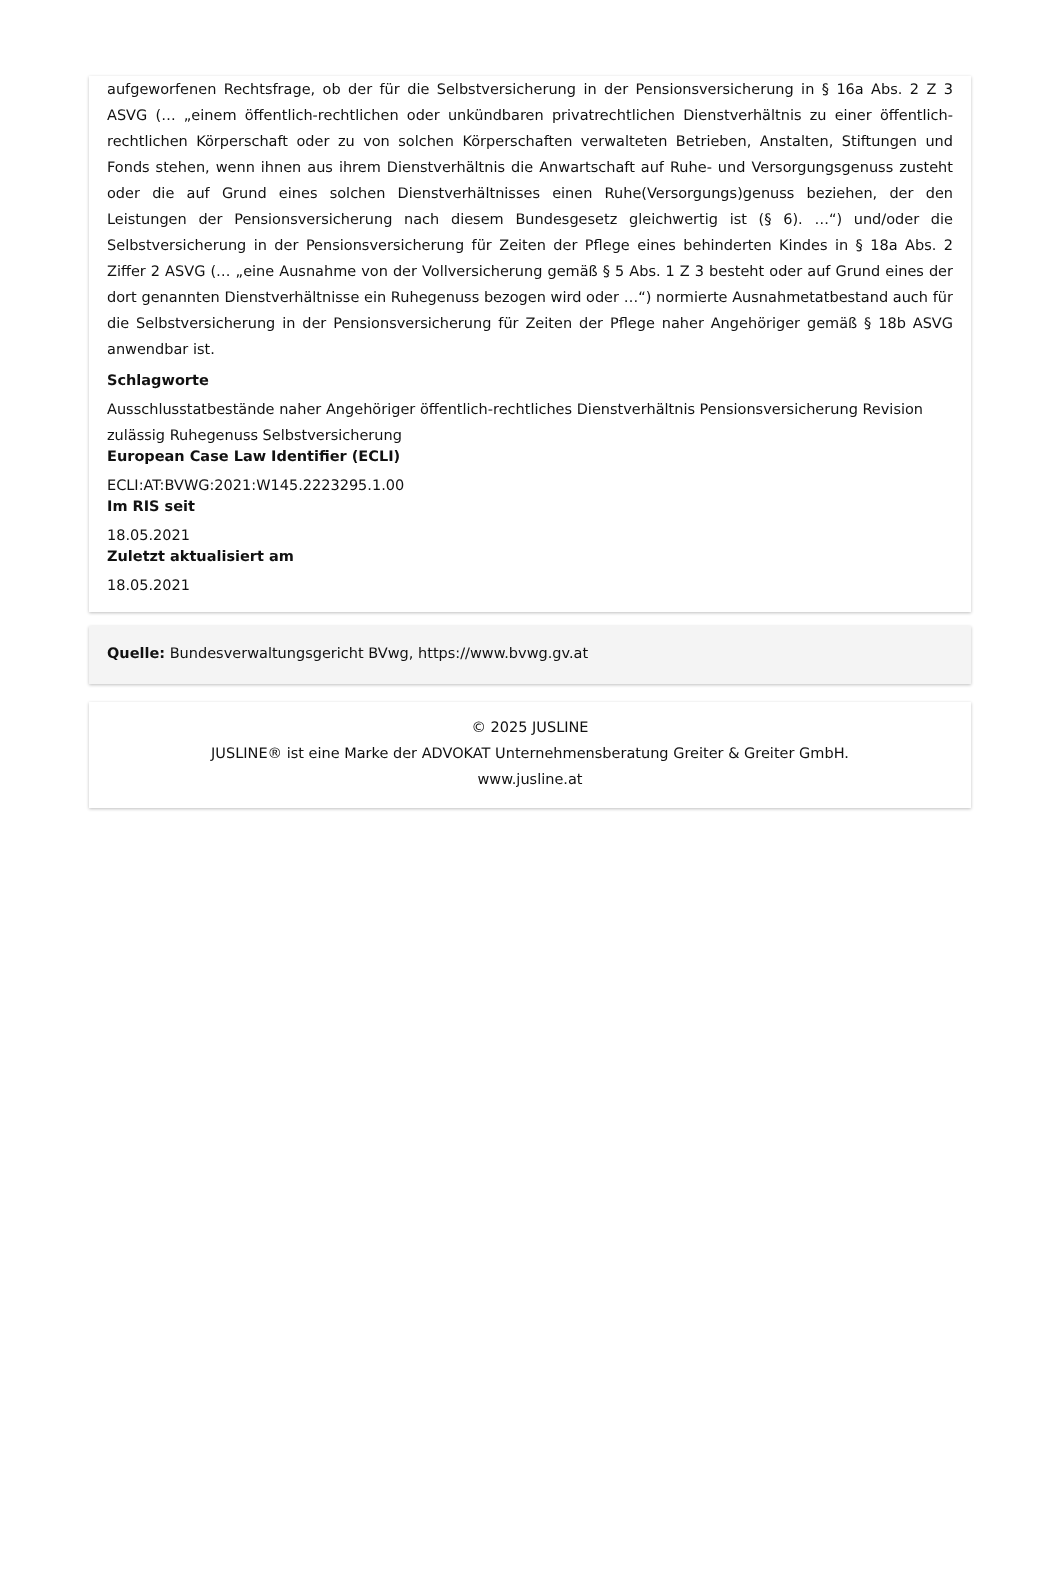aufgeworfenen Rechtsfrage, ob der für die Selbstversicherung in der Pensionsversicherung in § 16a Abs. 2 Z 3 ASVG (… „einem öffentlich-rechtlichen oder unkündbaren privatrechtlichen Dienstverhältnis zu einer öffentlich-rechtlichen Körperschaft oder zu von solchen Körperschaften verwalteten Betrieben, Anstalten, Stiftungen und Fonds stehen, wenn ihnen aus ihrem Dienstverhältnis die Anwartschaft auf Ruhe- und Versorgungsgenuss zusteht oder die auf Grund eines solchen Dienstverhältnisses einen Ruhe(Versorgungs)genuss beziehen, der den Leistungen der Pensionsversicherung nach diesem Bundesgesetz gleichwertig ist (§ 6). …“) und/oder die Selbstversicherung in der Pensionsversicherung für Zeiten der Pflege eines behinderten Kindes in § 18a Abs. 2 Ziffer 2 ASVG (… „eine Ausnahme von der Vollversicherung gemäß § 5 Abs. 1 Z 3 besteht oder auf Grund eines der dort genannten Dienstverhältnisse ein Ruhegenuss bezogen wird oder …“) normierte Ausnahmetatbestand auch für die Selbstversicherung in der Pensionsversicherung für Zeiten der Pflege naher Angehöriger gemäß § 18b ASVG anwendbar ist.
Schlagworte
Ausschlusstatbestände naher Angehöriger öffentlich-rechtliches Dienstverhältnis Pensionsversicherung Revision zulässig Ruhegenuss Selbstversicherung
European Case Law Identifier (ECLI)
ECLI:AT:BVWG:2021:W145.2223295.1.00
Im RIS seit
18.05.2021
Zuletzt aktualisiert am
18.05.2021
Quelle: Bundesverwaltungsgericht BVwg, https://www.bvwg.gv.at
© 2025 JUSLINE
JUSLINE® ist eine Marke der ADVOKAT Unternehmensberatung Greiter & Greiter GmbH.
www.jusline.at